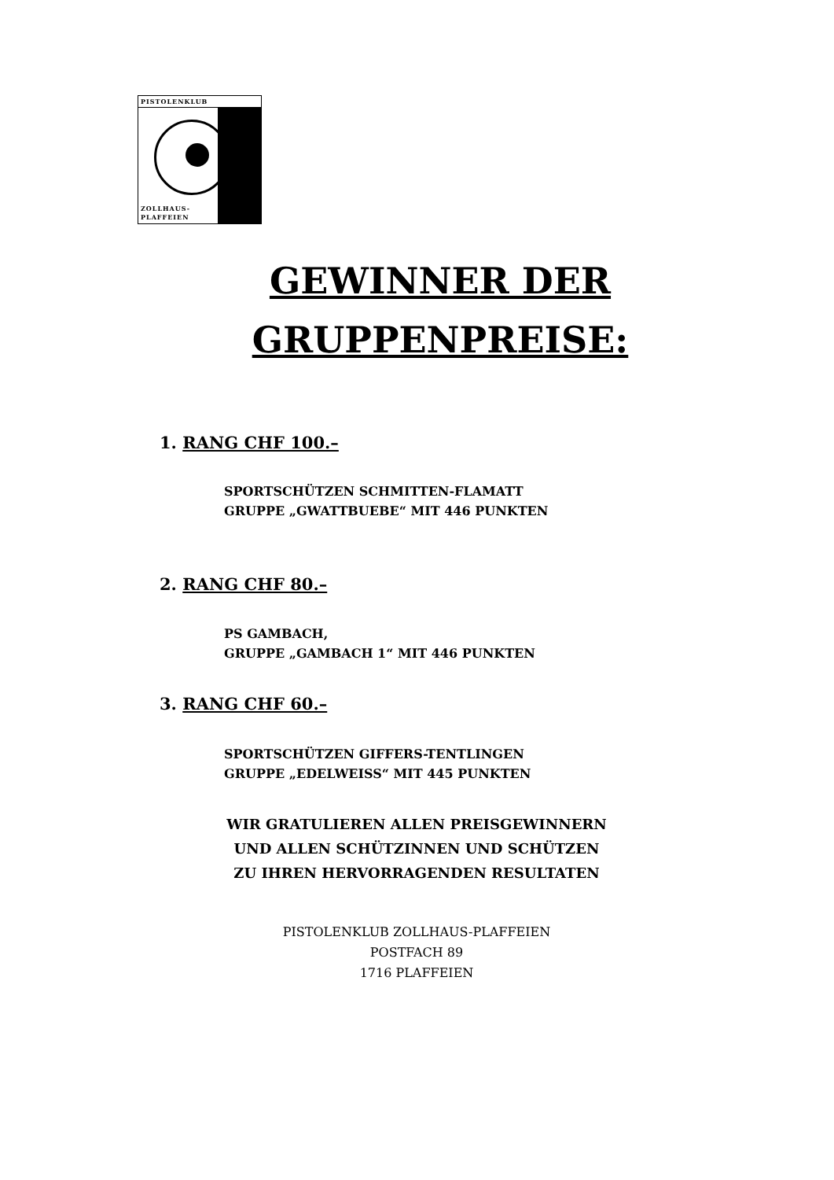PISTOLENKLUB
ZOLLHAUS-
PLAFFEIEN
GEWINNER DER GRUPPENPREISE:
1. RANG CHF 100.–
SPORTSCHÜTZEN SCHMITTEN-FLAMATT
GRUPPE „GWATTBUEBE“ MIT 446 PUNKTEN
2. RANG CHF 80.–
PS GAMBACH,
GRUPPE „GAMBACH 1“ MIT 446 PUNKTEN
3. RANG CHF 60.–
SPORTSCHÜTZEN GIFFERS-TENTLINGEN
GRUPPE „EDELWEISS“ MIT 445 PUNKTEN
WIR GRATULIEREN ALLEN PREISGEWINNERN
UND ALLEN SCHÜTZINNEN UND SCHÜTZEN
ZU IHREN HERVORRAGENDEN RESULTATEN
PISTOLENKLUB ZOLLHAUS-PLAFFEIEN
POSTFACH 89
1716 PLAFFEIEN